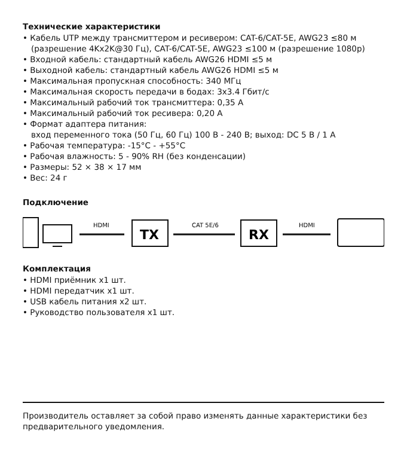Технические характеристики
• Кабель UTP между трансмиттером и ресивером: CAT-6/CAT-5E, AWG23 ≤80 м
(разрешение 4Kx2K@30 Гц), CAT-6/CAT-5E, AWG23 ≤100 м (разрешение 1080р)
• Входной кабель: стандартный кабель AWG26 HDMI ≤5 м
• Выходной кабель: стандартный кабель AWG26 HDMI ≤5 м
• Максимальная пропускная способность: 340 МГц
• Максимальная скорость передачи в бодах: 3x3.4 Гбит/с
• Максимальный рабочий ток трансмиттера: 0,35 А
• Максимальный рабочий ток ресивера: 0,20 А
• Формат адаптера питания:
вход переменного тока (50 Гц, 60 Гц) 100 В - 240 В; выход: DC 5 В / 1 А
• Рабочая температура: -15°C - +55°C
• Рабочая влажность: 5 - 90% RH (без конденсации)
• Размеры: 52 × 38 × 17 мм
• Вес: 24 г
Подключение
HDMI
TX
CAT 5E/6
RX
HDMI
Комплектация
• HDMI приёмник x1 шт.
• HDMI передатчик x1 шт.
• USB кабель питания x2 шт.
• Руководство пользователя x1 шт.
Производитель оставляет за собой право изменять данные характеристики без предварительного уведомления.